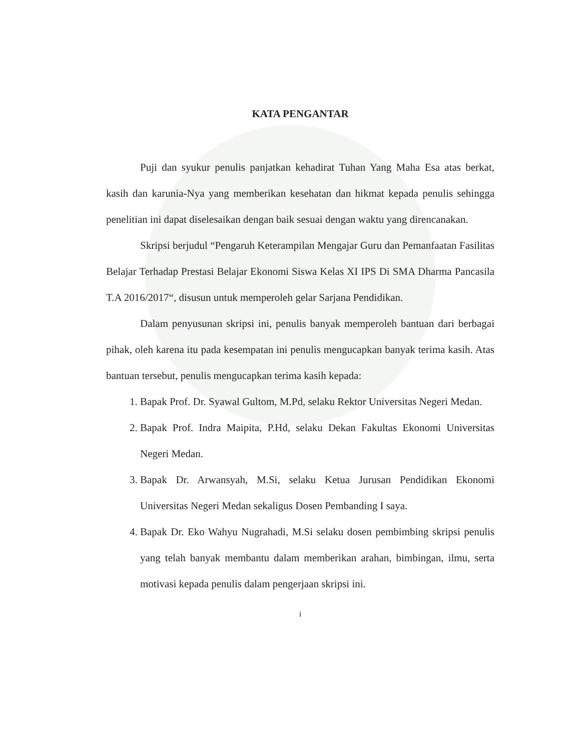KATA PENGANTAR
Puji dan syukur penulis panjatkan kehadirat Tuhan Yang Maha Esa atas berkat, kasih dan karunia-Nya yang memberikan kesehatan dan hikmat kepada penulis sehingga penelitian ini dapat diselesaikan dengan baik sesuai dengan waktu yang direncanakan.
Skripsi berjudul “Pengaruh Keterampilan Mengajar Guru dan Pemanfaatan Fasilitas Belajar Terhadap Prestasi Belajar Ekonomi Siswa Kelas XI IPS Di SMA Dharma Pancasila T.A 2016/2017“, disusun untuk memperoleh gelar Sarjana Pendidikan.
Dalam penyusunan skripsi ini, penulis banyak memperoleh bantuan dari berbagai pihak, oleh karena itu pada kesempatan ini penulis mengucapkan banyak terima kasih. Atas bantuan tersebut, penulis mengucapkan terima kasih kepada:
1. Bapak Prof. Dr. Syawal Gultom, M.Pd, selaku Rektor Universitas Negeri Medan.
2. Bapak Prof. Indra Maipita, P.Hd, selaku Dekan Fakultas Ekonomi Universitas Negeri Medan.
3. Bapak Dr. Arwansyah, M.Si, selaku Ketua Jurusan Pendidikan Ekonomi Universitas Negeri Medan sekaligus Dosen Pembanding I saya.
4. Bapak Dr. Eko Wahyu Nugrahadi, M.Si selaku dosen pembimbing skripsi penulis yang telah banyak membantu dalam memberikan arahan, bimbingan, ilmu, serta motivasi kepada penulis dalam pengerjaan skripsi ini.
i